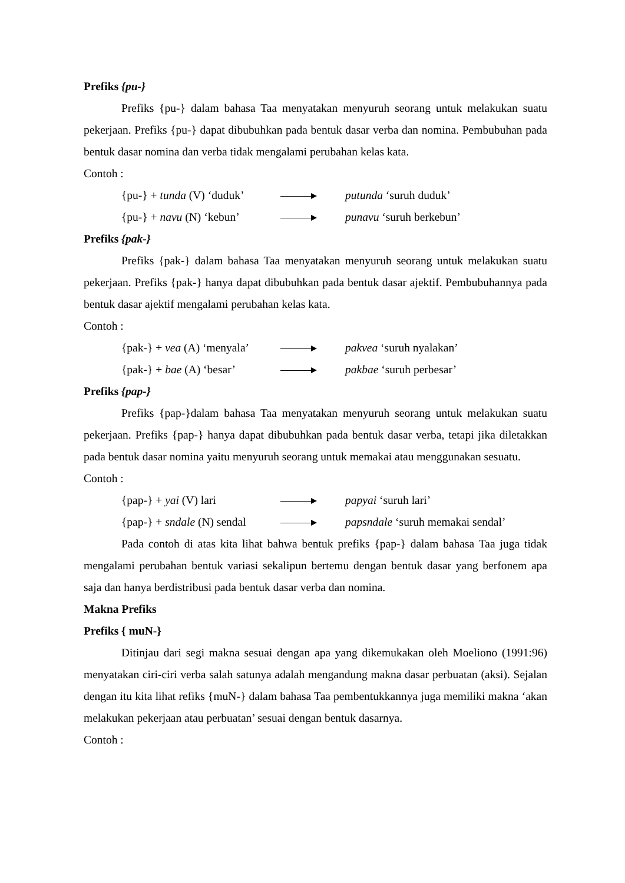Prefiks {pu-}
Prefiks {pu-} dalam bahasa Taa menyatakan menyuruh seorang untuk melakukan suatu pekerjaan. Prefiks {pu-} dapat dibubuhkan pada bentuk dasar verba dan nomina. Pembubuhan pada bentuk dasar nomina dan verba tidak mengalami perubahan kelas kata.
Contoh :
{pu-} + tunda (V) ‘duduk’ putunda ‘suruh duduk’
{pu-} + navu (N) ‘kebun’ punavu ‘suruh berkebun’
Prefiks {pak-}
Prefiks {pak-} dalam bahasa Taa menyatakan menyuruh seorang untuk melakukan suatu pekerjaan. Prefiks {pak-} hanya dapat dibubuhkan pada bentuk dasar ajektif. Pembubuhannya pada bentuk dasar ajektif mengalami perubahan kelas kata.
Contoh :
{pak-} + vea (A) ‘menyala’ pakvea ‘suruh nyalakan’
{pak-} + bae (A) ‘besar’ pakbae ‘suruh perbesar’
Prefiks {pap-}
Prefiks {pap-}dalam bahasa Taa menyatakan menyuruh seorang untuk melakukan suatu pekerjaan. Prefiks {pap-} hanya dapat dibubuhkan pada bentuk dasar verba, tetapi jika diletakkan pada bentuk dasar nomina yaitu menyuruh seorang untuk memakai atau menggunakan sesuatu.
Contoh :
{pap-} + yai (V) lari papyai ‘suruh lari’
{pap-} + sndale (N) sendal papsndale ‘suruh memakai sendal’
Pada contoh di atas kita lihat bahwa bentuk prefiks {pap-} dalam bahasa Taa juga tidak mengalami perubahan bentuk variasi sekalipun bertemu dengan bentuk dasar yang berfonem apa saja dan hanya berdistribusi pada bentuk dasar verba dan nomina.
Makna Prefiks
Prefiks { muN-}
Ditinjau dari segi makna sesuai dengan apa yang dikemukakan oleh Moeliono (1991:96) menyatakan ciri-ciri verba salah satunya adalah mengandung makna dasar perbuatan (aksi). Sejalan dengan itu kita lihat refiks {muN-} dalam bahasa Taa pembentukkannya juga memiliki makna ‘akan melakukan pekerjaan atau perbuatan’ sesuai dengan bentuk dasarnya.
Contoh :